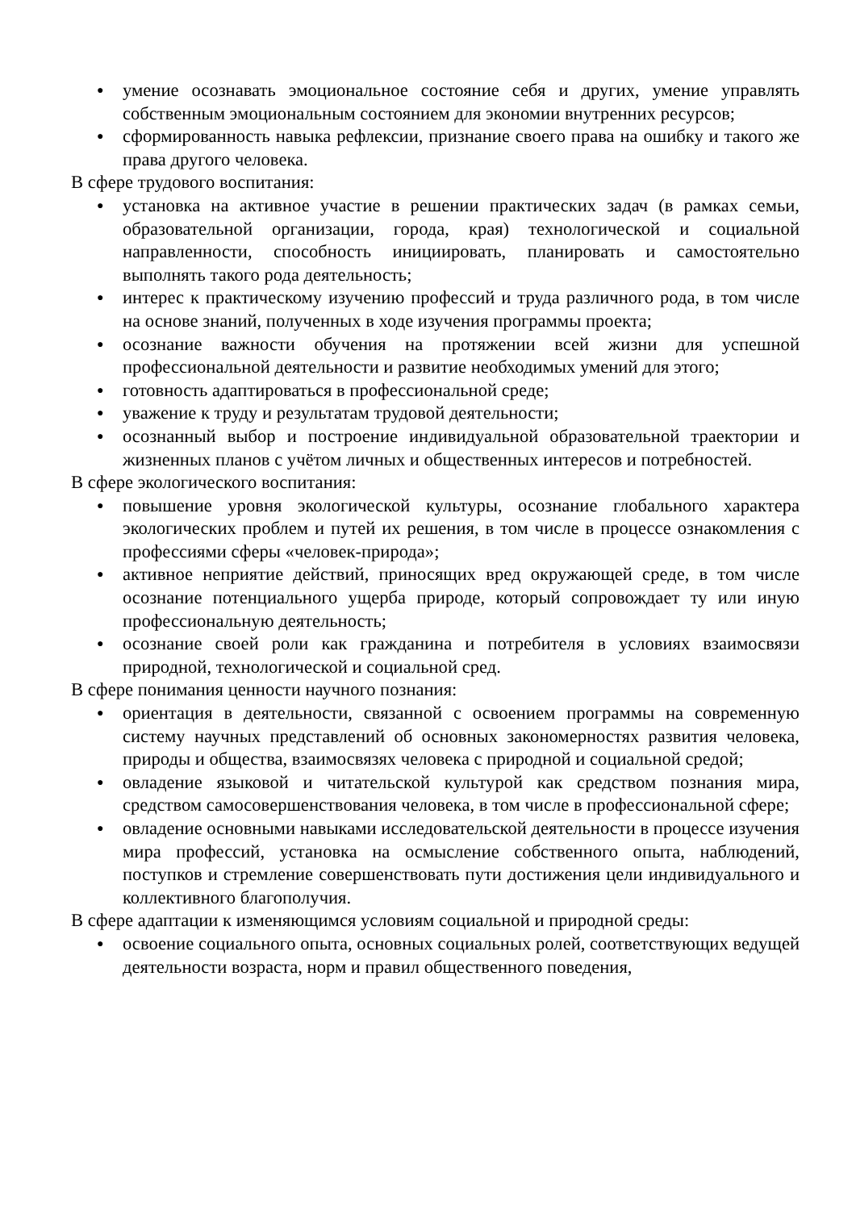● умение осознавать эмоциональное состояние себя и других, умение управлять собственным эмоциональным состоянием для экономии внутренних ресурсов;
● сформированность навыка рефлексии, признание своего права на ошибку и такого же права другого человека.
В сфере трудового воспитания:
● установка на активное участие в решении практических задач (в рамках семьи, образовательной организации, города, края) технологической и социальной направленности, способность инициировать, планировать и самостоятельно выполнять такого рода деятельность;
● интерес к практическому изучению профессий и труда различного рода, в том числе на основе знаний, полученных в ходе изучения программы проекта;
● осознание важности обучения на протяжении всей жизни для успешной профессиональной деятельности и развитие необходимых умений для этого;
● готовность адаптироваться в профессиональной среде;
● уважение к труду и результатам трудовой деятельности;
● осознанный выбор и построение индивидуальной образовательной траектории и жизненных планов с учётом личных и общественных интересов и потребностей.
В сфере экологического воспитания:
● повышение уровня экологической культуры, осознание глобального характера экологических проблем и путей их решения, в том числе в процессе ознакомления с профессиями сферы «человек-природа»;
● активное неприятие действий, приносящих вред окружающей среде, в том числе осознание потенциального ущерба природе, который сопровождает ту или иную профессиональную деятельность;
● осознание своей роли как гражданина и потребителя в условиях взаимосвязи природной, технологической и социальной сред.
В сфере понимания ценности научного познания:
● ориентация в деятельности, связанной с освоением программы на современную систему научных представлений об основных закономерностях развития человека, природы и общества, взаимосвязях человека с природной и социальной средой;
● овладение языковой и читательской культурой как средством познания мира, средством самосовершенствования человека, в том числе в профессиональной сфере;
● овладение основными навыками исследовательской деятельности в процессе изучения мира профессий, установка на осмысление собственного опыта, наблюдений, поступков и стремление совершенствовать пути достижения цели индивидуального и коллективного благополучия.
В сфере адаптации к изменяющимся условиям социальной и природной среды:
● освоение социального опыта, основных социальных ролей, соответствующих ведущей деятельности возраста, норм и правил общественного поведения,